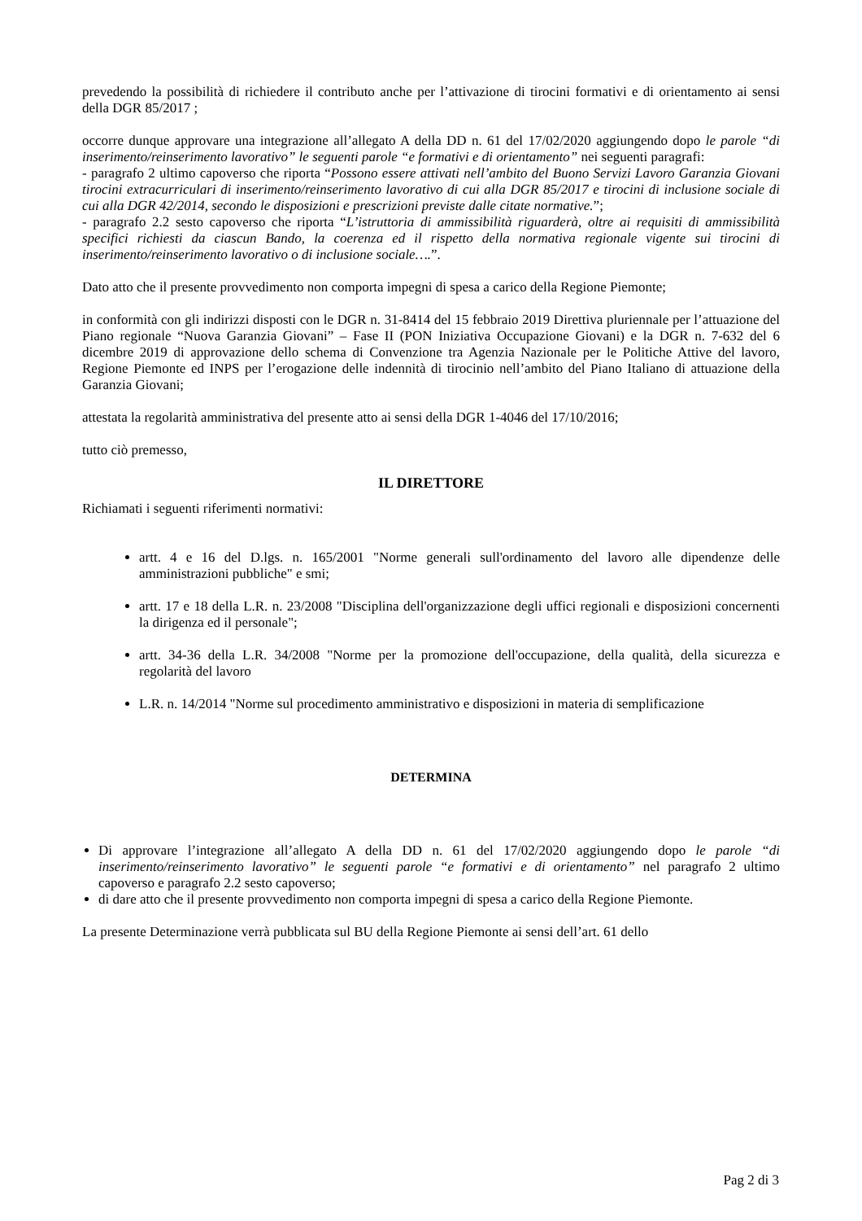prevedendo la possibilità di richiedere il contributo anche per l’attivazione di tirocini formativi e di orientamento ai sensi della DGR 85/2017 ;
occorre dunque approvare una integrazione all’allegato A della DD n. 61 del 17/02/2020 aggiungendo dopo le parole “di inserimento/reinserimento lavorativo” le seguenti parole “e formativi e di orientamento” nei seguenti paragrafi:
- paragrafo 2 ultimo capoverso che riporta “Possono essere attivati nell’ambito del Buono Servizi Lavoro Garanzia Giovani tirocini extracurriculari di inserimento/reinserimento lavorativo di cui alla DGR 85/2017 e tirocini di inclusione sociale di cui alla DGR 42/2014, secondo le disposizioni e prescrizioni previste dalle citate normative.”;
- paragrafo 2.2 sesto capoverso che riporta “L’istruttoria di ammissibilità riguarderà, oltre ai requisiti di ammissibilità specifici richiesti da ciascun Bando, la coerenza ed il rispetto della normativa regionale vigente sui tirocini di inserimento/reinserimento lavorativo o di inclusione sociale….”.
Dato atto che il presente provvedimento non comporta impegni di spesa a carico della Regione Piemonte;
in conformità con gli indirizzi disposti con le DGR n. 31-8414 del 15 febbraio 2019 Direttiva pluriennale per l’attuazione del Piano regionale “Nuova Garanzia Giovani” – Fase II (PON Iniziativa Occupazione Giovani) e la DGR n. 7-632 del 6 dicembre 2019 di approvazione dello schema di Convenzione tra Agenzia Nazionale per le Politiche Attive del lavoro, Regione Piemonte ed INPS per l’erogazione delle indennità di tirocinio nell’ambito del Piano Italiano di attuazione della Garanzia Giovani;
attestata la regolarità amministrativa del presente atto ai sensi della DGR 1-4046 del 17/10/2016;
tutto ciò premesso,
IL DIRETTORE
Richiamati i seguenti riferimenti normativi:
artt. 4 e 16 del D.lgs. n. 165/2001 "Norme generali sull'ordinamento del lavoro alle dipendenze delle amministrazioni pubbliche" e smi;
artt. 17 e 18 della L.R. n. 23/2008 "Disciplina dell'organizzazione degli uffici regionali e disposizioni concernenti la dirigenza ed il personale";
artt. 34-36 della L.R. 34/2008 "Norme per la promozione dell'occupazione, della qualità, della sicurezza e regolarità del lavoro
L.R. n. 14/2014 "Norme sul procedimento amministrativo e disposizioni in materia di semplificazione
DETERMINA
Di approvare l’integrazione all’allegato A della DD n. 61 del 17/02/2020 aggiungendo dopo le parole “di inserimento/reinserimento lavorativo” le seguenti parole “e formativi e di orientamento” nel paragrafo 2 ultimo capoverso e paragrafo 2.2 sesto capoverso;
di dare atto che il presente provvedimento non comporta impegni di spesa a carico della Regione Piemonte.
La presente Determinazione verrà pubblicata sul BU della Regione Piemonte ai sensi dell’art. 61 dello
Pag 2 di 3